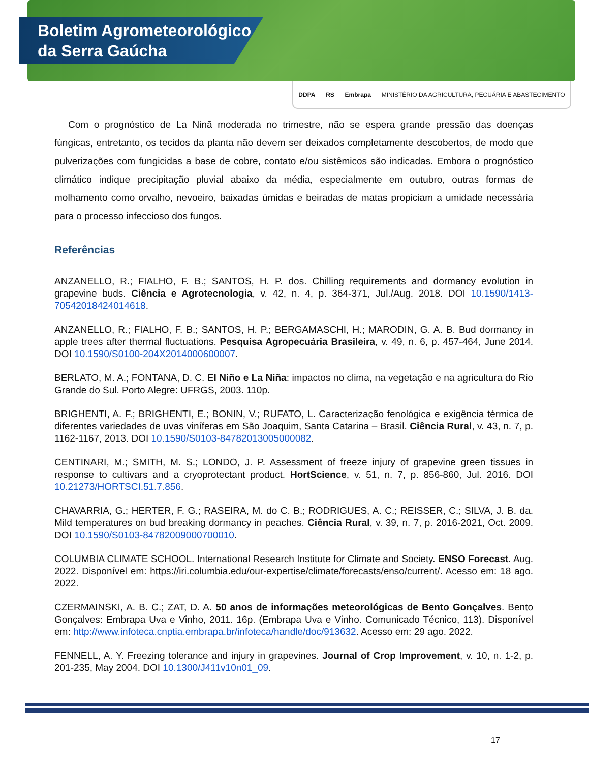Boletim Agrometeorológico
da Serra Gaúcha
DDPA RS Embrapa MINISTÉRIO DA AGRICULTURA, PECUÁRIA E ABASTECIMENTO
Com o prognóstico de La Ninã moderada no trimestre, não se espera grande pressão das doenças fúngicas, entretanto, os tecidos da planta não devem ser deixados completamente descobertos, de modo que pulverizações com fungicidas a base de cobre, contato e/ou sistêmicos são indicadas. Embora o prognóstico climático indique precipitação pluvial abaixo da média, especialmente em outubro, outras formas de molhamento como orvalho, nevoeiro, baixadas úmidas e beiradas de matas propiciam a umidade necessária para o processo infeccioso dos fungos.
Referências
ANZANELLO, R.; FIALHO, F. B.; SANTOS, H. P. dos. Chilling requirements and dormancy evolution in grapevine buds. Ciência e Agrotecnologia, v. 42, n. 4, p. 364-371, Jul./Aug. 2018. DOI 10.1590/1413-70542018424014618.
ANZANELLO, R.; FIALHO, F. B.; SANTOS, H. P.; BERGAMASCHI, H.; MARODIN, G. A. B. Bud dormancy in apple trees after thermal fluctuations. Pesquisa Agropecuária Brasileira, v. 49, n. 6, p. 457-464, June 2014. DOI 10.1590/S0100-204X2014000600007.
BERLATO, M. A.; FONTANA, D. C. El Niño e La Niña: impactos no clima, na vegetação e na agricultura do Rio Grande do Sul. Porto Alegre: UFRGS, 2003. 110p.
BRIGHENTI, A. F.; BRIGHENTI, E.; BONIN, V.; RUFATO, L. Caracterização fenológica e exigência térmica de diferentes variedades de uvas viníferas em São Joaquim, Santa Catarina – Brasil. Ciência Rural, v. 43, n. 7, p. 1162-1167, 2013. DOI 10.1590/S0103-84782013005000082.
CENTINARI, M.; SMITH, M. S.; LONDO, J. P. Assessment of freeze injury of grapevine green tissues in response to cultivars and a cryoprotectant product. HortScience, v. 51, n. 7, p. 856-860, Jul. 2016. DOI 10.21273/HORTSCI.51.7.856.
CHAVARRIA, G.; HERTER, F. G.; RASEIRA, M. do C. B.; RODRIGUES, A. C.; REISSER, C.; SILVA, J. B. da. Mild temperatures on bud breaking dormancy in peaches. Ciência Rural, v. 39, n. 7, p. 2016-2021, Oct. 2009. DOI 10.1590/S0103-84782009000700010.
COLUMBIA CLIMATE SCHOOL. International Research Institute for Climate and Society. ENSO Forecast. Aug. 2022. Disponível em: https://iri.columbia.edu/our-expertise/climate/forecasts/enso/current/. Acesso em: 18 ago. 2022.
CZERMAINSKI, A. B. C.; ZAT, D. A. 50 anos de informações meteorológicas de Bento Gonçalves. Bento Gonçalves: Embrapa Uva e Vinho, 2011. 16p. (Embrapa Uva e Vinho. Comunicado Técnico, 113). Disponível em: http://www.infoteca.cnptia.embrapa.br/infoteca/handle/doc/913632. Acesso em: 29 ago. 2022.
FENNELL, A. Y. Freezing tolerance and injury in grapevines. Journal of Crop Improvement, v. 10, n. 1-2, p. 201-235, May 2004. DOI 10.1300/J411v10n01_09.
17